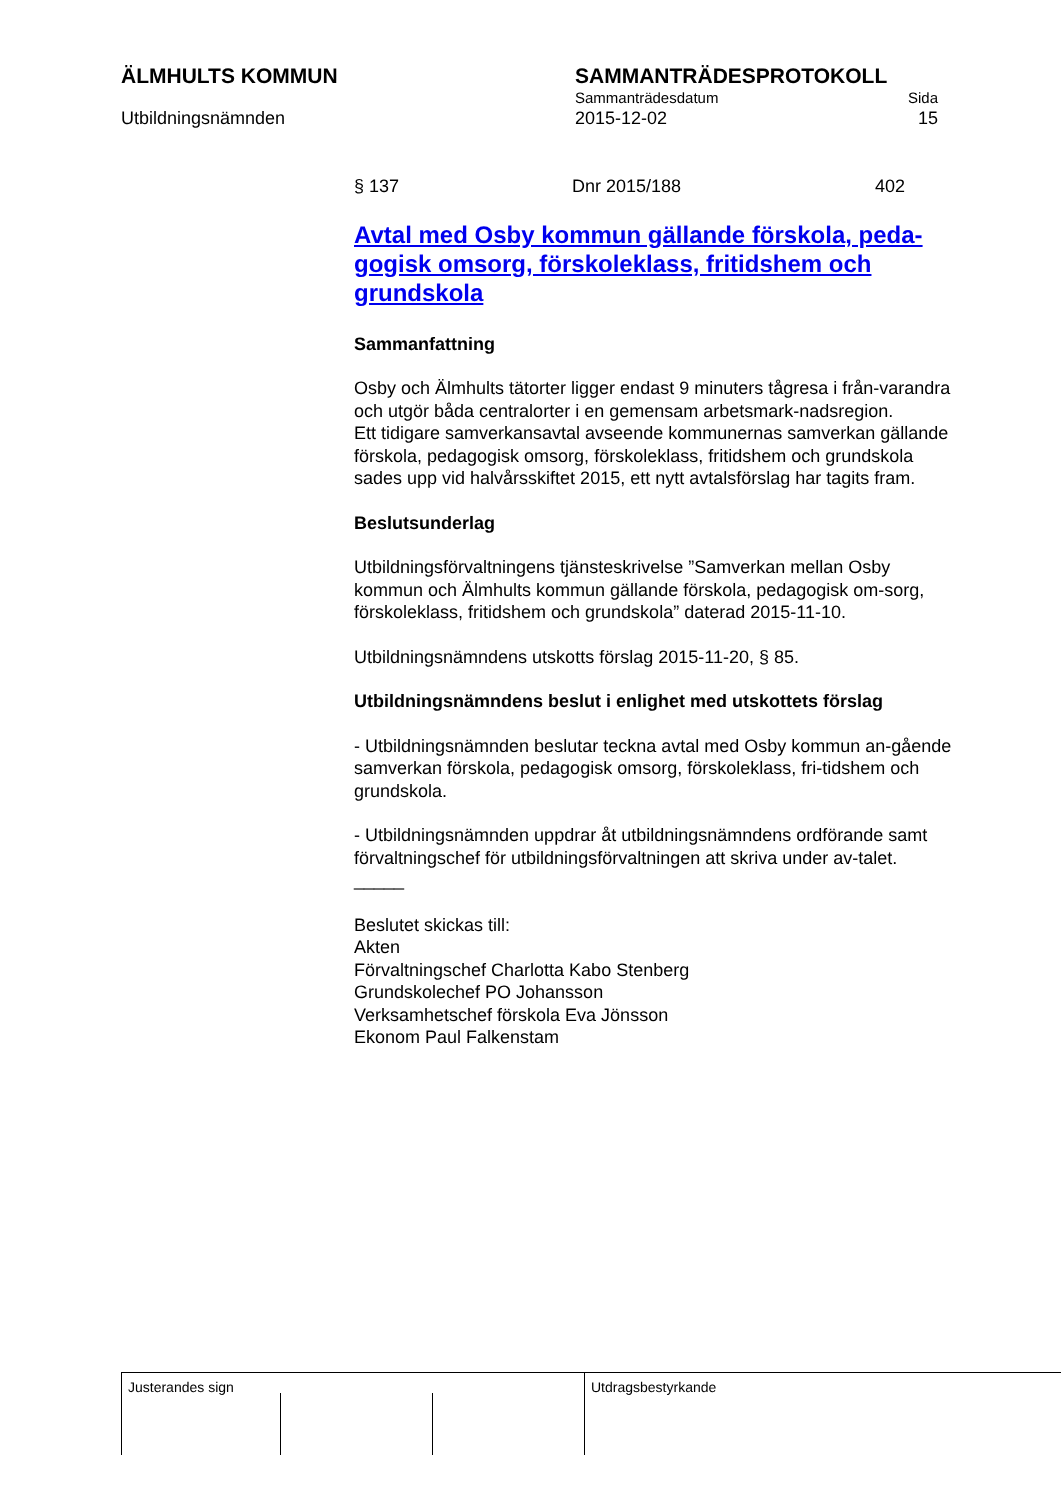ÄLMHULTS KOMMUN
Utbildningsnämnden
SAMMANTRÄDESPROTOKOLL
Sammanträdesdatum Sida
2015-12-02 15
§ 137 Dnr 2015/188 402
Avtal med Osby kommun gällande förskola, peda-gogisk omsorg, förskoleklass, fritidshem och grundskola
Sammanfattning
Osby och Älmhults tätorter ligger endast 9 minuters tågresa i från-varandra och utgör båda centralorter i en gemensam arbetsmark-nadsregion.
Ett tidigare samverkansavtal avseende kommunernas samverkan gällande förskola, pedagogisk omsorg, förskoleklass, fritidshem och grundskola sades upp vid halvårsskiftet 2015, ett nytt avtalsförslag har tagits fram.
Beslutsunderlag
Utbildningsförvaltningens tjänsteskrivelse ”Samverkan mellan Osby kommun och Älmhults kommun gällande förskola, pedagogisk om-sorg, förskoleklass, fritidshem och grundskola” daterad 2015-11-10.
Utbildningsnämndens utskotts förslag 2015-11-20, § 85.
Utbildningsnämndens beslut i enlighet med utskottets förslag
- Utbildningsnämnden beslutar teckna avtal med Osby kommun an-gående samverkan förskola, pedagogisk omsorg, förskoleklass, fri-tidshem och grundskola.
- Utbildningsnämnden uppdrar åt utbildningsnämndens ordförande samt förvaltningschef för utbildningsförvaltningen att skriva under av-talet.
_____
Beslutet skickas till:
Akten
Förvaltningschef Charlotta Kabo Stenberg
Grundskolechef PO Johansson
Verksamhetschef förskola Eva Jönsson
Ekonom Paul Falkenstam
Justerandes sign Utdragsbestyrkande